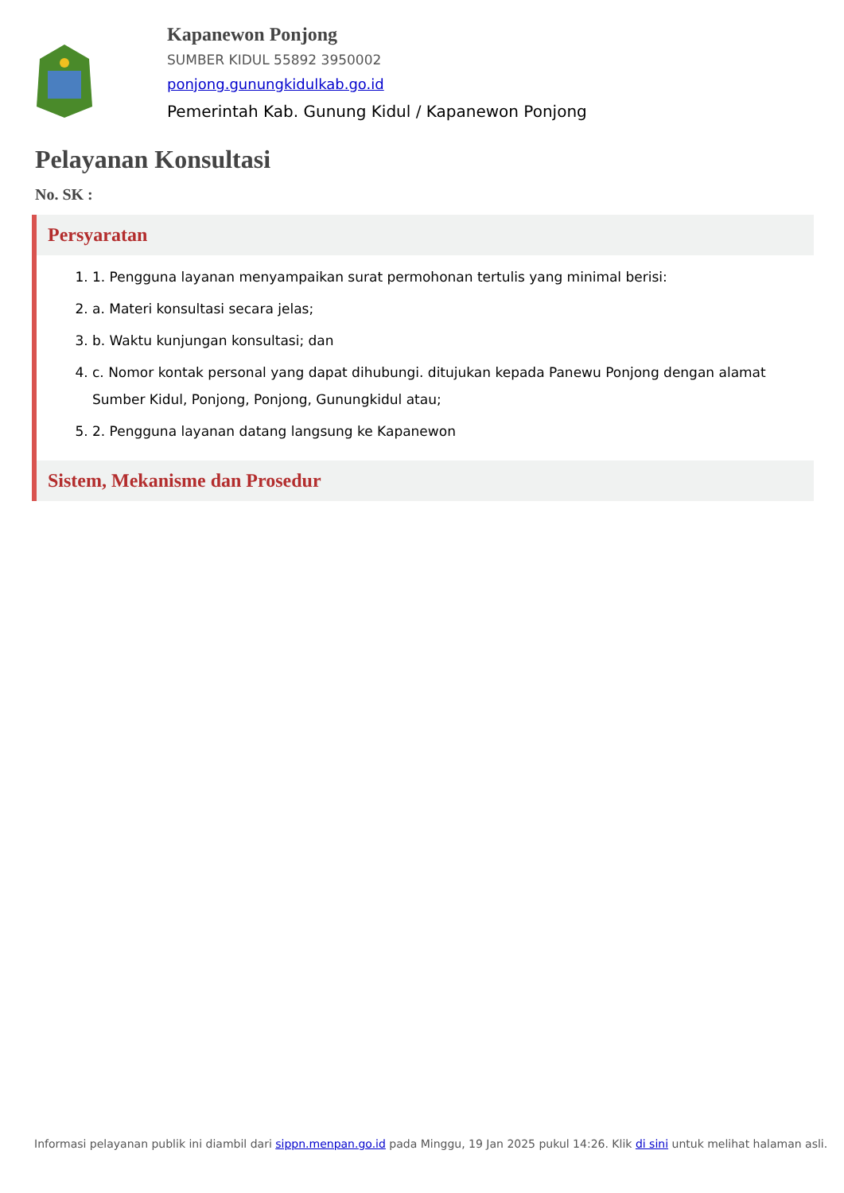Kapanewon Ponjong
SUMBER KIDUL 55892 3950002
ponjong.gunungkidulkab.go.id
Pemerintah Kab. Gunung Kidul / Kapanewon Ponjong
Pelayanan Konsultasi
No. SK :
Persyaratan
1. 1. Pengguna layanan menyampaikan surat permohonan tertulis yang minimal berisi:
2. a. Materi konsultasi secara jelas;
3. b. Waktu kunjungan konsultasi; dan
4. c. Nomor kontak personal yang dapat dihubungi. ditujukan kepada Panewu Ponjong dengan alamat Sumber Kidul, Ponjong, Ponjong, Gunungkidul atau;
5. 2. Pengguna layanan datang langsung ke Kapanewon
Sistem, Mekanisme dan Prosedur
Informasi pelayanan publik ini diambil dari sippn.menpan.go.id pada Minggu, 19 Jan 2025 pukul 14:26. Klik di sini untuk melihat halaman asli.